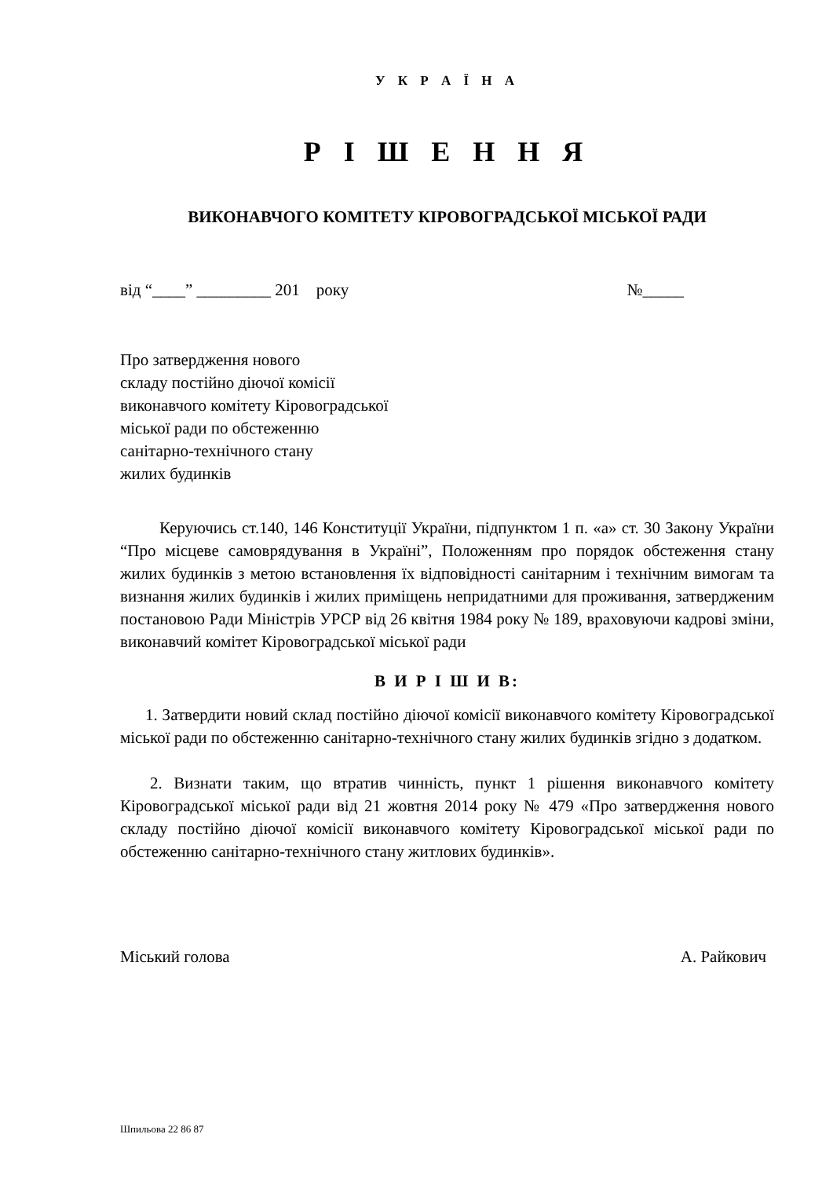У К Р А Ї Н А
Р І Ш Е Н Н Я
ВИКОНАВЧОГО КОМІТЕТУ КІРОВОГРАДСЬКОЇ МІСЬКОЇ РАДИ
від “____” _________ 201 року №_____
Про затвердження нового
складу постійно діючої комісії
виконавчого комітету Кіровоградської
міської ради по обстеженню
санітарно-технічного стану
жилих будинків
Керуючись ст.140, 146 Конституції України, підпунктом 1 п. «а» ст. 30 Закону України “Про місцеве самоврядування в Україні”, Положенням про порядок обстеження стану жилих будинків з метою встановлення їх відповідності санітарним і технічним вимогам та визнання жилих будинків і жилих приміщень непридатними для проживання, затвердженим постановою Ради Міністрів УРСР від 26 квітня 1984 року № 189, враховуючи кадрові зміни, виконавчий комітет Кіровоградської міської ради
В И Р І Ш И В:
1. Затвердити новий склад постійно діючої комісії виконавчого комітету Кіровоградської міської ради по обстеженню санітарно-технічного стану жилих будинків згідно з додатком.
2. Визнати таким, що втратив чинність, пункт 1 рішення виконавчого комітету Кіровоградської міської ради від 21 жовтня 2014 року № 479 «Про затвердження нового складу постійно діючої комісії виконавчого комітету Кіровоградської міської ради по обстеженню санітарно-технічного стану житлових будинків».
Міський голова А. Райкович
Шпильова 22 86 87